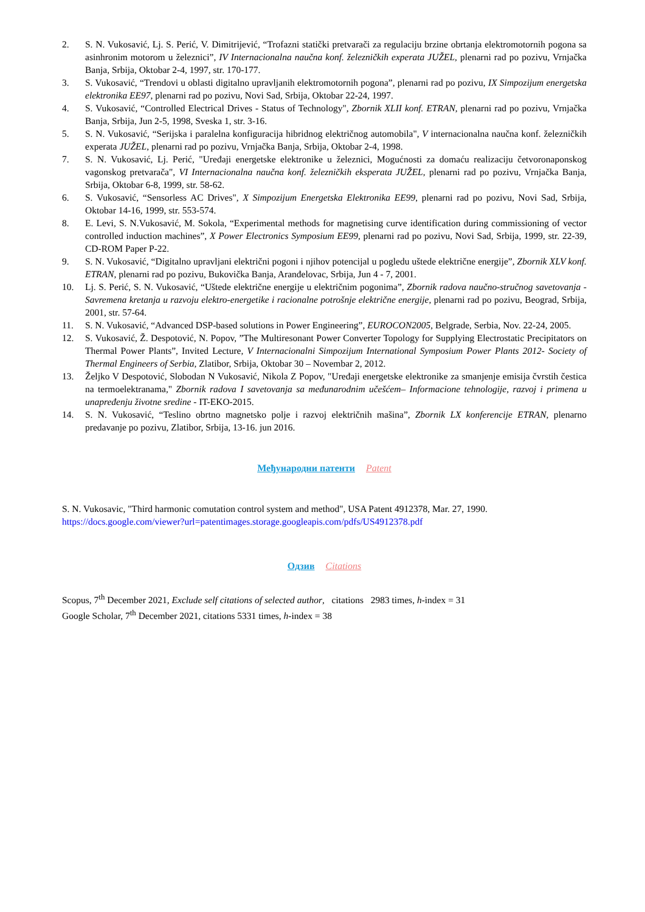2. S. N. Vukosavić, Lj. S. Perić, V. Dimitrijević, “Trofazni statički pretvarači za regulaciju brzine obrtanja elektromotornih pogona sa asinhronim motorom u železnici”, IV Internacionalna naučna konf. železničkih experata JUŽEL, plenarni rad po pozivu, Vrnjačka Banja, Srbija, Oktobar 2-4, 1997, str. 170-177.
3. S. Vukosavić, “Trendovi u oblasti digitalno upravljanih elektromotornih pogona”, plenarni rad po pozivu, IX Simpozijum energetska elektronika EE97, plenarni rad po pozivu, Novi Sad, Srbija, Oktobar 22-24, 1997.
4. S. Vukosavić, “Controlled Electrical Drives - Status of Technology", Zbornik XLII konf. ETRAN, plenarni rad po pozivu, Vrnjačka Banja, Srbija, Jun 2-5, 1998, Sveska 1, str. 3-16.
5. S. N. Vukosavić, “Serijska i paralelna konfiguracija hibridnog električnog automobila", V internacionalna naučna konf. železničkih experata JUŽEL, plenarni rad po pozivu, Vrnjačka Banja, Srbija, Oktobar 2-4, 1998.
7. S. N. Vukosavić, Lj. Perić, "Uređaji energetske elektronike u železnici, Mogućnosti za domaću realizaciju četvoronaponskog vagonskog pretvarača", VI Internacionalna naučna konf. železničkih eksperata JUŽEL, plenarni rad po pozivu, Vrnjačka Banja, Srbija, Oktobar 6-8, 1999, str. 58-62.
6. S. Vukosavić, “Sensorless AC Drives", X Simpozijum Energetska Elektronika EE99, plenarni rad po pozivu, Novi Sad, Srbija, Oktobar 14-16, 1999, str. 553-574.
8. E. Levi, S. N.Vukosavić, M. Sokola, “Experimental methods for magnetising curve identification during commissioning of vector controlled induction machines”, X Power Electronics Symposium EE99, plenarni rad po pozivu, Novi Sad, Srbija, 1999, str. 22-39, CD-ROM Paper P-22.
9. S. N. Vukosavić, “Digitalno upravljani električni pogoni i njihov potencijal u pogledu uštede električne energije”, Zbornik XLV konf. ETRAN, plenarni rad po pozivu, Bukovička Banja, Aranđelovac, Srbija, Jun 4 - 7, 2001.
10. Lj. S. Perić, S. N. Vukosavić, “Uštede električne energije u električnim pogonima”, Zbornik radova naučno-stručnog savetovanja - Savremena kretanja u razvoju elektro-energetike i racionalne potrošnje električne energije, plenarni rad po pozivu, Beograd, Srbija, 2001, str. 57-64.
11. S. N. Vukosavić, “Advanced DSP-based solutions in Power Engineering”, EUROCON2005, Belgrade, Serbia, Nov. 22-24, 2005.
12. S. Vukosavić, Ž. Despotović, N. Popov, ”The Multiresonant Power Converter Topology for Supplying Electrostatic Precipitators on Thermal Power Plants”, Invited Lecture, V Internacionalni Simpozijum International Symposium Power Plants 2012- Society of Thermal Engineers of Serbia, Zlatibor, Srbija, Oktobar 30 – Novembar 2, 2012.
13. Željko V Despotović, Slobodan N Vukosavić, Nikola Z Popov, "Uređaji energetske elektronike za smanjenje emisija čvrstih čestica na termoelektranama," Zbornik radova I savetovanja sa međunarodnim učešćem– Informacione tehnologije, razvoj i primena u unapređenju životne sredine - IT-EKO-2015.
14. S. N. Vukosavić, “Teslino obrtno magnetsko polje i razvoj električnih mašina”, Zbornik LX konferencije ETRAN, plenarno predavanje po pozivu, Zlatibor, Srbija, 13-16. jun 2016.
Међународни патенти Patent
S. N. Vukosavic, "Third harmonic comutation control system and method", USA Patent 4912378, Mar. 27, 1990.
https://docs.google.com/viewer?url=patentimages.storage.googleapis.com/pdfs/US4912378.pdf
Одзив Citations
Scopus, 7<sup>th</sup> December 2021, Exclude self citations of selected author, citations 2983 times, h-index = 31
Google Scholar, 7<sup>th</sup> December 2021, citations 5331 times, h-index = 38